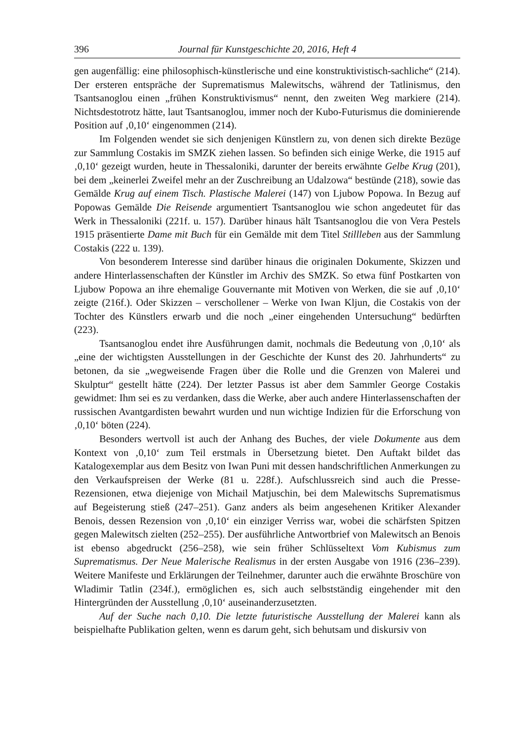396 Journal für Kunstgeschichte 20, 2016, Heft 4
gen augenfällig: eine philosophisch-künstlerische und eine konstruktivistisch-sachliche“ (214). Der ersteren entspräche der Suprematismus Malewitschs, während der Tatlinismus, den Tsantsanoglou einen „frühen Konstruktivismus“ nennt, den zweiten Weg markiere (214). Nichtsdestotrotz hätte, laut Tsantsanoglou, immer noch der Kubo-Futurismus die dominierende Position auf ‚0,10‘ eingenommen (214).
Im Folgenden wendet sie sich denjenigen Künstlern zu, von denen sich direkte Bezüge zur Sammlung Costakis im SMZK ziehen lassen. So befinden sich einige Werke, die 1915 auf ‚0,10‘ gezeigt wurden, heute in Thessaloniki, darunter der bereits erwähnte Gelbe Krug (201), bei dem „keinerlei Zweifel mehr an der Zuschreibung an Udalzowa“ bestünde (218), sowie das Gemälde Krug auf einem Tisch. Plastische Malerei (147) von Ljubow Popowa. In Bezug auf Popowas Gemälde Die Reisende argumentiert Tsantsanoglou wie schon angedeutet für das Werk in Thessaloniki (221f. u. 157). Darüber hinaus hält Tsantsanoglou die von Vera Pestels 1915 präsentierte Dame mit Buch für ein Gemälde mit dem Titel Stillleben aus der Sammlung Costakis (222 u. 139).
Von besonderem Interesse sind darüber hinaus die originalen Dokumente, Skizzen und andere Hinterlassenschaften der Künstler im Archiv des SMZK. So etwa fünf Postkarten von Ljubow Popowa an ihre ehemalige Gouvernante mit Motiven von Werken, die sie auf ‚0,10‘ zeigte (216f.). Oder Skizzen – verschollener – Werke von Iwan Kljun, die Costakis von der Tochter des Künstlers erwarb und die noch „einer eingehenden Untersuchung“ bedürften (223).
Tsantsanoglou endet ihre Ausführungen damit, nochmals die Bedeutung von ‚0,10‘ als „eine der wichtigsten Ausstellungen in der Geschichte der Kunst des 20. Jahrhunderts“ zu betonen, da sie „wegweisende Fragen über die Rolle und die Grenzen von Malerei und Skulptur“ gestellt hätte (224). Der letzter Passus ist aber dem Sammler George Costakis gewidmet: Ihm sei es zu verdanken, dass die Werke, aber auch andere Hinterlassenschaften der russischen Avantgardisten bewahrt wurden und nun wichtige Indizien für die Erforschung von ‚0,10‘ böten (224).
Besonders wertvoll ist auch der Anhang des Buches, der viele Dokumente aus dem Kontext von ‚0,10‘ zum Teil erstmals in Übersetzung bietet. Den Auftakt bildet das Katalogexemplar aus dem Besitz von Iwan Puni mit dessen handschriftlichen Anmerkungen zu den Verkaufspreisen der Werke (81 u. 228f.). Aufschlussreich sind auch die Presse-Rezensionen, etwa diejenige von Michail Matjuschin, bei dem Malewitschs Suprematismus auf Begeisterung stieß (247–251). Ganz anders als beim angesehenen Kritiker Alexander Benois, dessen Rezension von ‚0,10‘ ein einziger Verriss war, wobei die schärfsten Spitzen gegen Malewitsch zielten (252–255). Der ausführliche Antwortbrief von Malewitsch an Benois ist ebenso abgedruckt (256–258), wie sein früher Schlüsseltext Vom Kubismus zum Suprematismus. Der Neue Malerische Realismus in der ersten Ausgabe von 1916 (236–239). Weitere Manifeste und Erklärungen der Teilnehmer, darunter auch die erwähnte Broschüre von Wladimir Tatlin (234f.), ermöglichen es, sich auch selbstständig eingehender mit den Hintergründen der Ausstellung ‚0,10‘ auseinanderzusetzten.
Auf der Suche nach 0,10. Die letzte futuristische Ausstellung der Malerei kann als beispielhafte Publikation gelten, wenn es darum geht, sich behutsam und diskursiv von